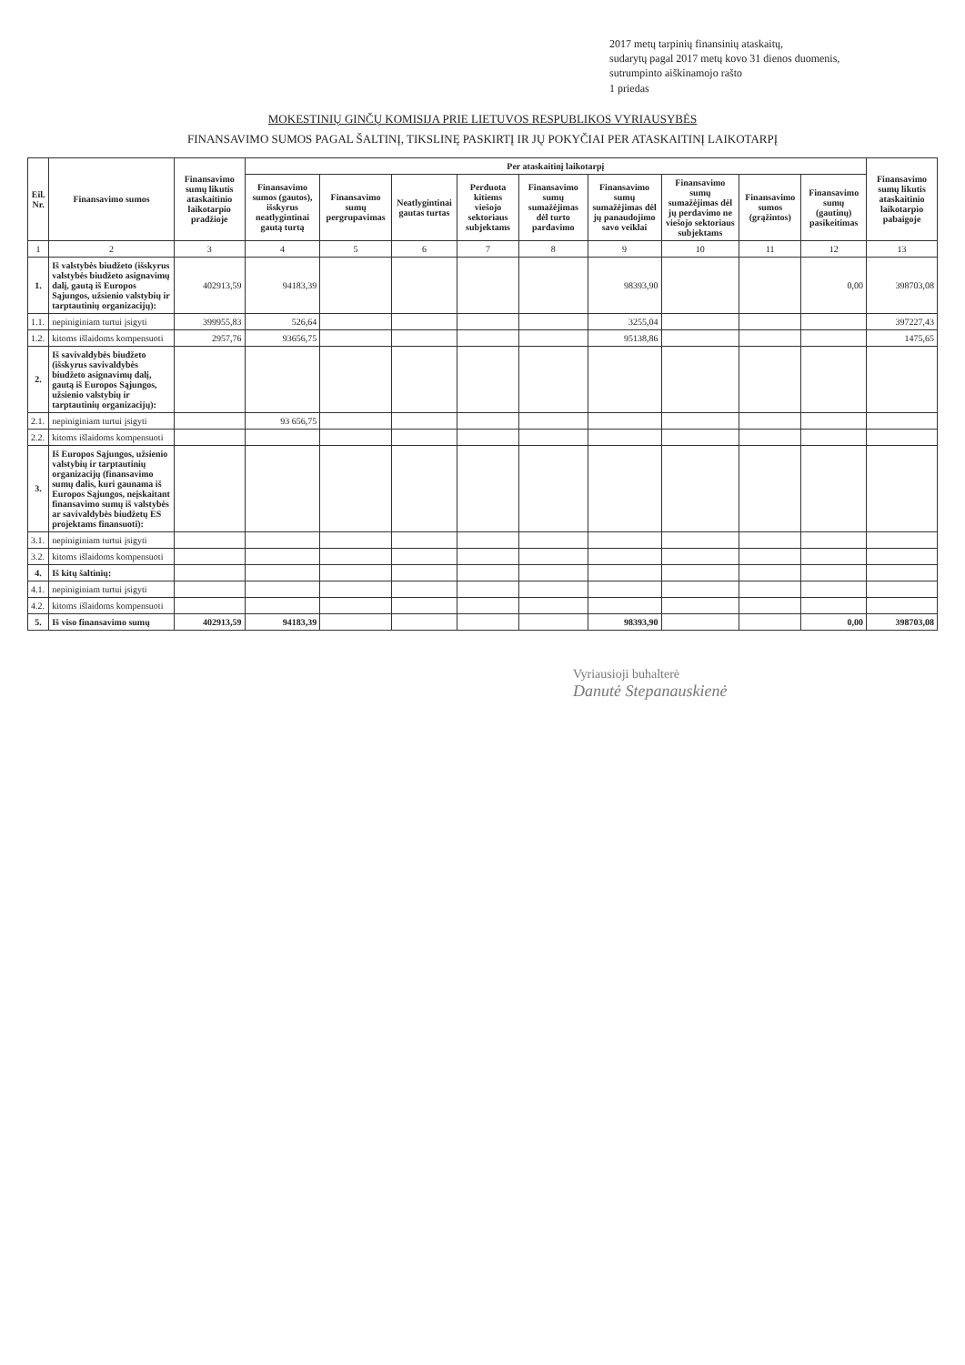2017 metų tarpinių finansinių ataskaitų,
sudarytų pagal 2017 metų kovo 31 dienos duomenis,
sutrumpinto aiškinamojo rašto
1 priedas
MOKESTINIŲ GINČŲ KOMISIJA PRIE LIETUVOS RESPUBLIKOS VYRIAUSYBĖS
FINANSAVIMO SUMOS PAGAL ŠALTINĮ, TIKSLINĘ PASKIRTĮ IR JŲ POKYČIAI PER ATASKAITINĮ LAIKOTARPĮ
| Eil. Nr. | Finansavimo sumos | Finansavimo sumų likutis ataskaitinio laikotarpio pradžioje | Per ataskaitinį laikotarpį | | | | | | | | | Finansavimo sumų likutis ataskaitinio laikotarpio pabaigoje |
| --- | --- | --- | --- | --- | --- | --- | --- | --- | --- | --- | --- | --- |
| | | | Finansavimo sumos (gautos), išskyrus neatlygintinai gautą turtą | Finansavimo sumų pergrupavimas | Neatlygintinai gautas turtas | Perduota kitiems viešojo sektoriaus subjektams | Finansavimo sumų sumažėjimas dėl turto pardavimo | Finansavimo sumų sumažėjimas dėl jų panaudojimo savo veiklai | Finansavimo sumų sumažėjimas dėl jų perdavimo ne viešojo sektoriaus subjektams | Finansavimo sumos (grąžintos) | Finansavimo sumų (gautinų) pasikeitimas | |
| 1 | 2 | 3 | 4 | 5 | 6 | 7 | 8 | 9 | 10 | 11 | 12 | 13 |
| 1. | Iš valstybės biudžeto (išskyrus valstybės biudžeto asignavimų dalį, gautą iš Europos Sąjungos, užsienio valstybių ir tarptautinių organizacijų): | 402913,59 | 94183,39 | | | | | 98393,90 | | | 0,00 | 398703,08 |
| 1.1. | nepiniginiam turtui įsigyti | 399955,83 | 526,64 | | | | | 3255,04 | | | | 397227,43 |
| 1.2. | kitoms išlaidoms kompensuoti | 2957,76 | 93656,75 | | | | | 95138,86 | | | | 1475,65 |
| 2. | Iš savivaldybės biudžeto (išskyrus savivaldybės biudžeto asignavimų dalį, gautą iš Europos Sąjungos, užsienio valstybių ir tarptautinių organizacijų): | | | | | | | | | | | |
| 2.1. | nepiniginiam turtui įsigyti | | 93 656,75 | | | | | | | | | |
| 2.2. | kitoms išlaidoms kompensuoti | | | | | | | | | | | |
| 3. | Iš Europos Sąjungos, užsienio valstybių ir tarptautinių organizacijų (finansavimo sumų dalis, kuri gaunama iš Europos Sąjungos, neįskaitant finansavimo sumų iš valstybės ar savivaldybės biudžetų ES projektams finansuoti): | | | | | | | | | | | |
| 3.1. | nepiniginiam turtui įsigyti | | | | | | | | | | | |
| 3.2. | kitoms išlaidoms kompensuoti | | | | | | | | | | | |
| 4. | Iš kitų šaltinių: | | | | | | | | | | | |
| 4.1. | nepiniginiam turtui įsigyti | | | | | | | | | | | |
| 4.2. | kitoms išlaidoms kompensuoti | | | | | | | | | | | |
| 5. | Iš viso finansavimo sumų | 402913,59 | 94183,39 | | | | | 98393,90 | | | 0,00 | 398703,08 |
Vyriausioji buhalterė
Danutė Stepanauskienė